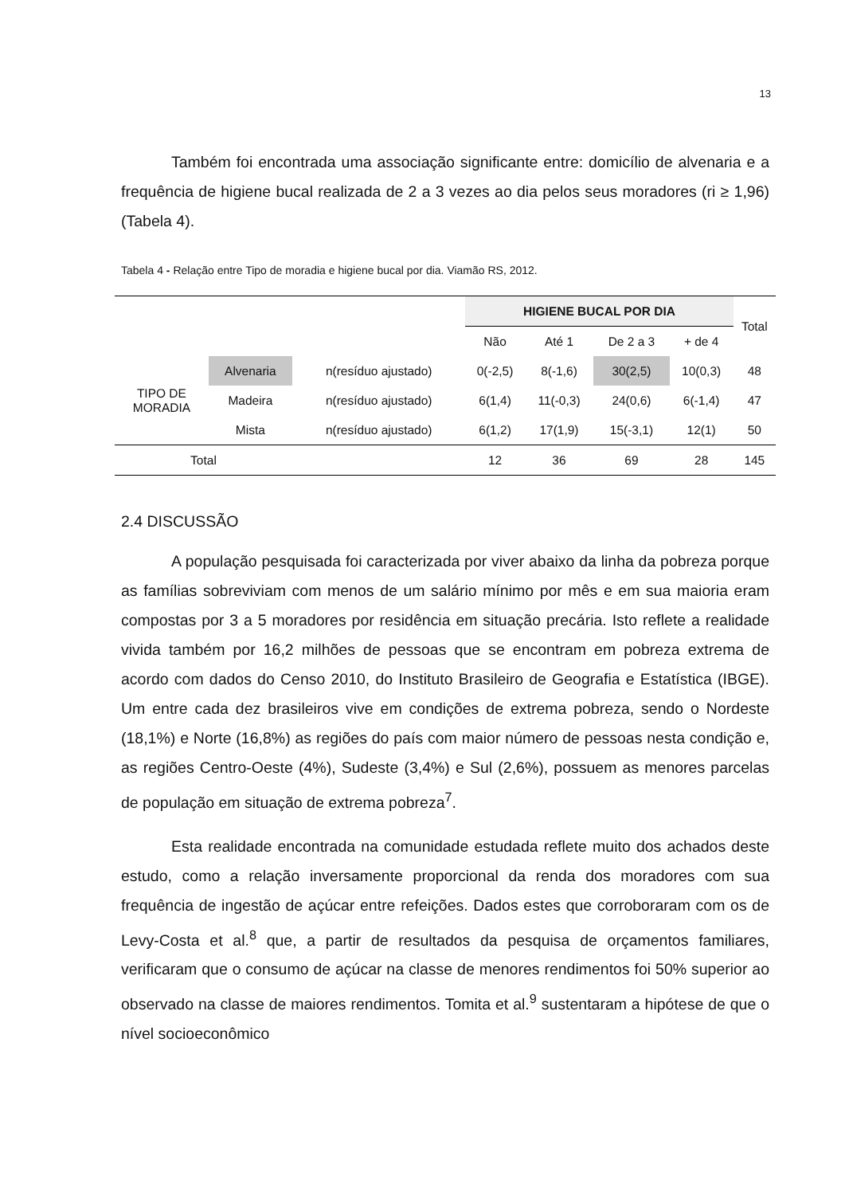13
Também foi encontrada uma associação significante entre: domicílio de alvenaria e a frequência de higiene bucal realizada de 2 a 3 vezes ao dia pelos seus moradores (ri ≥ 1,96) (Tabela 4).
Tabela 4 - Relação entre Tipo de moradia e higiene bucal por dia. Viamão RS, 2012.
| | | | HIGIENE BUCAL POR DIA | | | | Total |
| | | | Não | Até 1 | De 2 a 3 | + de 4 | |
| TIPO DE MORADIA | Alvenaria | n(resíduo ajustado) | 0(-2,5) | 8(-1,6) | 30(2,5) | 10(0,3) | 48 |
| | Madeira | n(resíduo ajustado) | 6(1,4) | 11(-0,3) | 24(0,6) | 6(-1,4) | 47 |
| | Mista | n(resíduo ajustado) | 6(1,2) | 17(1,9) | 15(-3,1) | 12(1) | 50 |
| Total | | | 12 | 36 | 69 | 28 | 145 |
2.4 DISCUSSÃO
A população pesquisada foi caracterizada por viver abaixo da linha da pobreza porque as famílias sobreviviam com menos de um salário mínimo por mês e em sua maioria eram compostas por 3 a 5 moradores por residência em situação precária. Isto reflete a realidade vivida também por 16,2 milhões de pessoas que se encontram em pobreza extrema de acordo com dados do Censo 2010, do Instituto Brasileiro de Geografia e Estatística (IBGE). Um entre cada dez brasileiros vive em condições de extrema pobreza, sendo o Nordeste (18,1%) e Norte (16,8%) as regiões do país com maior número de pessoas nesta condição e, as regiões Centro-Oeste (4%), Sudeste (3,4%) e Sul (2,6%), possuem as menores parcelas de população em situação de extrema pobreza<sup>7</sup>.
Esta realidade encontrada na comunidade estudada reflete muito dos achados deste estudo, como a relação inversamente proporcional da renda dos moradores com sua frequência de ingestão de açúcar entre refeições. Dados estes que corroboraram com os de Levy-Costa et al.<sup>8</sup> que, a partir de resultados da pesquisa de orçamentos familiares, verificaram que o consumo de açúcar na classe de menores rendimentos foi 50% superior ao observado na classe de maiores rendimentos. Tomita et al.<sup>9</sup> sustentaram a hipótese de que o nível socioeconômico